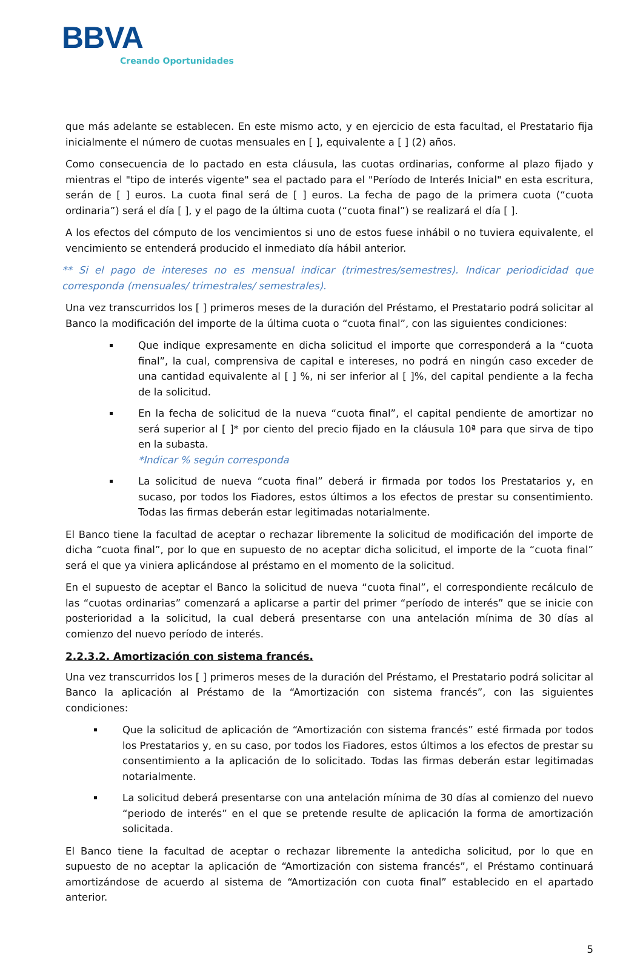BBVA
Creando Oportunidades
que más adelante se establecen. En este mismo acto, y en ejercicio de esta facultad, el Prestatario fija inicialmente el número de cuotas mensuales en [ ], equivalente a [ ] (2) años.
Como consecuencia de lo pactado en esta cláusula, las cuotas ordinarias, conforme al plazo fijado y mientras el "tipo de interés vigente" sea el pactado para el "Período de Interés Inicial" en esta escritura, serán de [ ] euros. La cuota final será de [ ] euros. La fecha de pago de la primera cuota (“cuota ordinaria”) será el día [ ], y el pago de la última cuota (“cuota final”) se realizará el día [ ].
A los efectos del cómputo de los vencimientos si uno de estos fuese inhábil o no tuviera equivalente, el vencimiento se entenderá producido el inmediato día hábil anterior.
** Si el pago de intereses no es mensual indicar (trimestres/semestres). Indicar periodicidad que corresponda (mensuales/ trimestrales/ semestrales).
Una vez transcurridos los [ ] primeros meses de la duración del Préstamo, el Prestatario podrá solicitar al Banco la modificación del importe de la última cuota o “cuota final”, con las siguientes condiciones:
Que indique expresamente en dicha solicitud el importe que corresponderá a la “cuota final”, la cual, comprensiva de capital e intereses, no podrá en ningún caso exceder de una cantidad equivalente al [ ] %, ni ser inferior al [ ]%, del capital pendiente a la fecha de la solicitud.
En la fecha de solicitud de la nueva “cuota final”, el capital pendiente de amortizar no será superior al [ ]* por ciento del precio fijado en la cláusula 10ª para que sirva de tipo en la subasta.
*Indicar % según corresponda
La solicitud de nueva “cuota final” deberá ir firmada por todos los Prestatarios y, en sucaso, por todos los Fiadores, estos últimos a los efectos de prestar su consentimiento. Todas las firmas deberán estar legitimadas notarialmente.
El Banco tiene la facultad de aceptar o rechazar libremente la solicitud de modificación del importe de dicha “cuota final”, por lo que en supuesto de no aceptar dicha solicitud, el importe de la “cuota final” será el que ya viniera aplicándose al préstamo en el momento de la solicitud.
En el supuesto de aceptar el Banco la solicitud de nueva “cuota final”, el correspondiente recálculo de las “cuotas ordinarias” comenzará a aplicarse a partir del primer “período de interés” que se inicie con posterioridad a la solicitud, la cual deberá presentarse con una antelación mínima de 30 días al comienzo del nuevo período de interés.
2.2.3.2. Amortización con sistema francés.
Una vez transcurridos los [ ] primeros meses de la duración del Préstamo, el Prestatario podrá solicitar al Banco la aplicación al Préstamo de la “Amortización con sistema francés”, con las siguientes condiciones:
Que la solicitud de aplicación de “Amortización con sistema francés” esté firmada por todos los Prestatarios y, en su caso, por todos los Fiadores, estos últimos a los efectos de prestar su consentimiento a la aplicación de lo solicitado. Todas las firmas deberán estar legitimadas notarialmente.
La solicitud deberá presentarse con una antelación mínima de 30 días al comienzo del nuevo “periodo de interés” en el que se pretende resulte de aplicación la forma de amortización solicitada.
El Banco tiene la facultad de aceptar o rechazar libremente la antedicha solicitud, por lo que en supuesto de no aceptar la aplicación de “Amortización con sistema francés”, el Préstamo continuará amortizándose de acuerdo al sistema de “Amortización con cuota final” establecido en el apartado anterior.
5